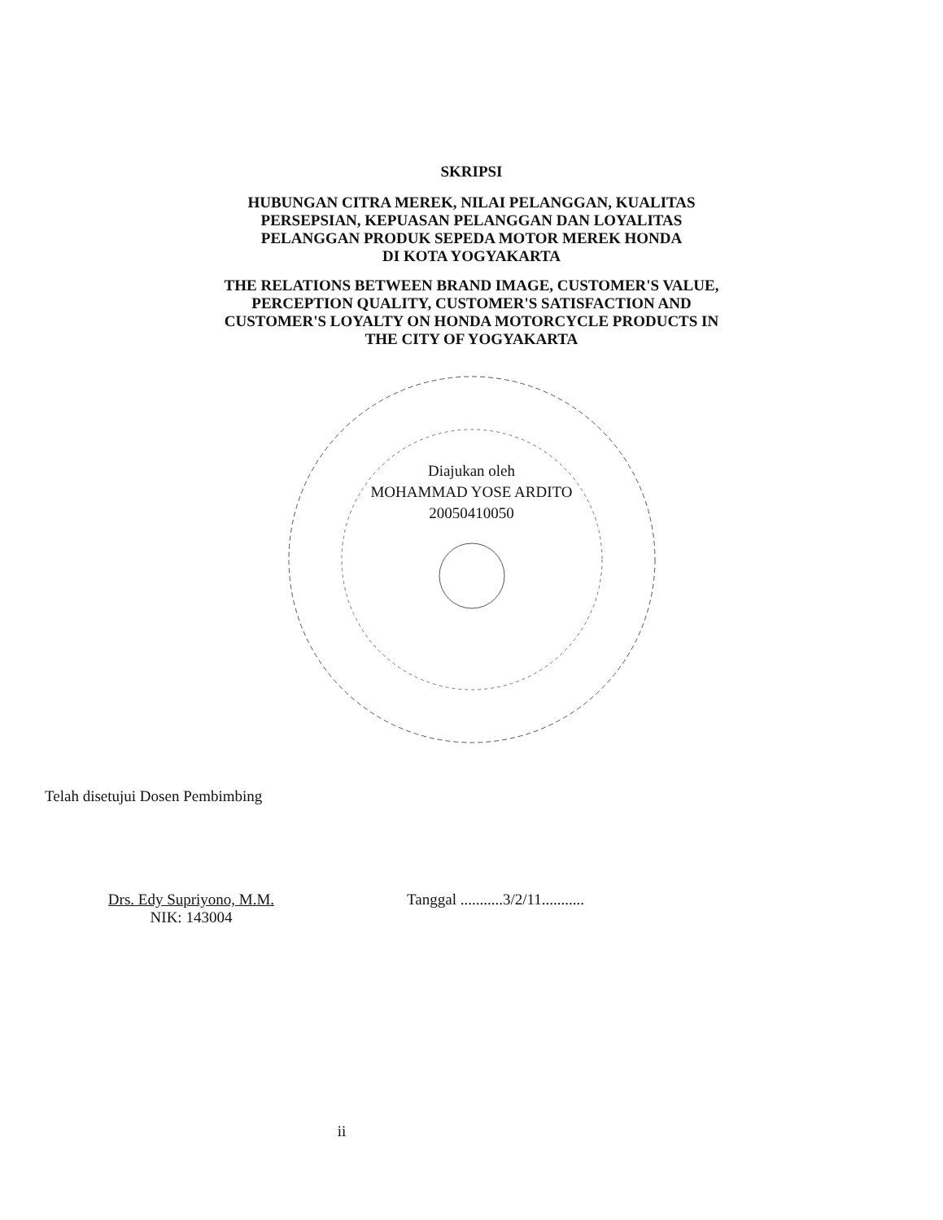SKRIPSI
HUBUNGAN CITRA MEREK, NILAI PELANGGAN, KUALITAS
PERSEPSIAN, KEPUASAN PELANGGAN DAN LOYALITAS
PELANGGAN PRODUK SEPEDA MOTOR MEREK HONDA
DI KOTA YOGYAKARTA
THE RELATIONS BETWEEN BRAND IMAGE, CUSTOMER'S VALUE,
PERCEPTION QUALITY, CUSTOMER'S SATISFACTION AND
CUSTOMER'S LOYALTY ON HONDA MOTORCYCLE PRODUCTS IN
THE CITY OF YOGYAKARTA
Diajukan oleh
MOHAMMAD YOSE ARDITO
20050410050
Telah disetujui Dosen Pembimbing
Drs. Edy Supriyono, M.M.
NIK: 143004
Tanggal ...........3/2/11...........
ii